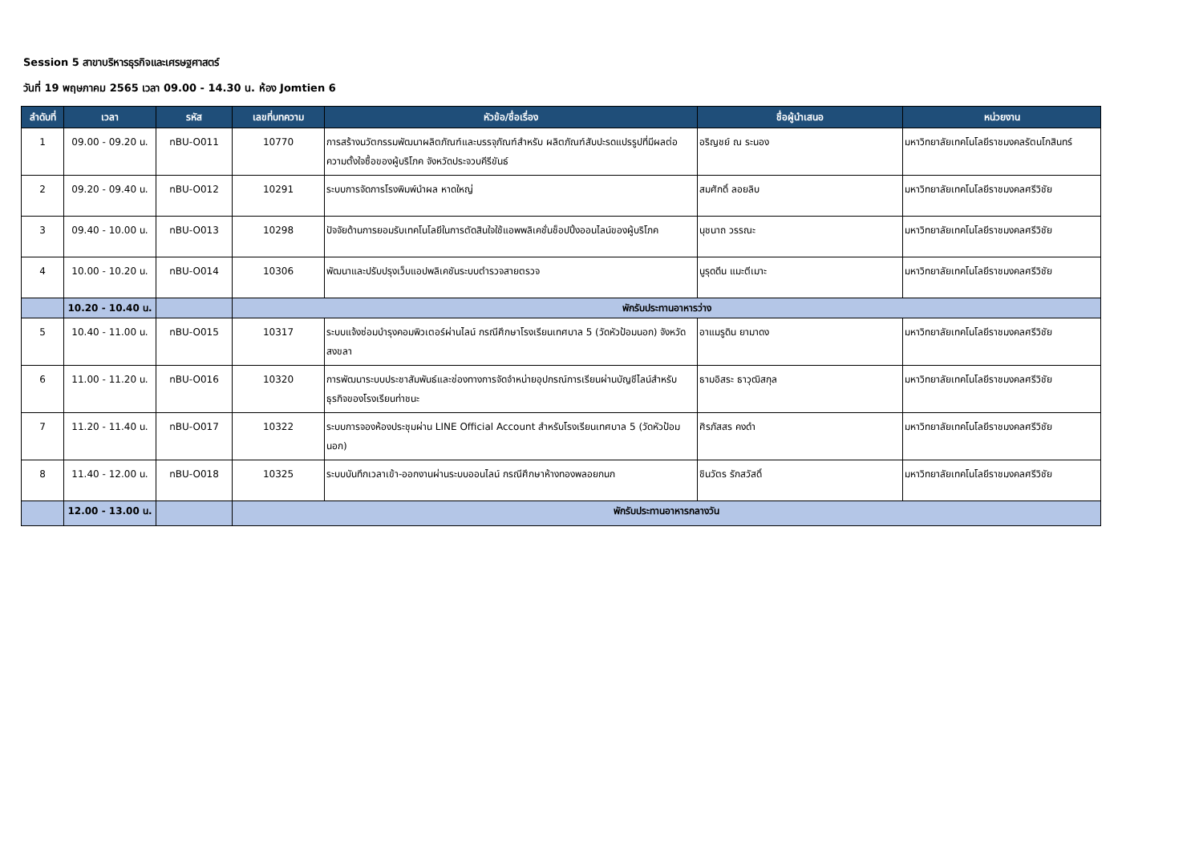Session 5 สาขาบริหารธุรกิจและเศรษฐศาสตร์
วันที่ 19 พฤษภาคม 2565 เวลา 09.00 - 14.30 น. ห้อง Jomtien 6
| ลำดับที่ | เวลา | รหัส | เลขที่บทความ | หัวข้อ/ชื่อเรื่อง | ชื่อผู้นำเสนอ | หน่วยงาน |
| --- | --- | --- | --- | --- | --- | --- |
| 1 | 09.00 - 09.20 น. | nBU-O011 | 10770 | การสร้างนวัตกรรมพัฒนาผลิตภัณฑ์และบรรจุภัณฑ์สำหรับ ผลิตภัณฑ์สับปะรดแปรรูปที่มีผลต่อความตั้งใจซื้อของผู้บริโภค จังหวัดประจวบคีรีขันธ์ | อริญชย์ ณ ระนอง | มหาวิทยาลัยเทคโนโลยีราชมงคลรัตนโกสินทร์ |
| 2 | 09.20 - 09.40 น. | nBU-O012 | 10291 | ระบบการจัดการโรงพิมพ์นำผล หาดใหญ่ | สมศักดิ์ ลอยลิบ | มหาวิทยาลัยเทคโนโลยีราชมงคลศรีวิชัย |
| 3 | 09.40 - 10.00 น. | nBU-O013 | 10298 | ปัจจัยด้านการยอมรับเทคโนโลยีในการตัดสินใจใช้แอพพลิเคชั่นช็อปปิ้งออนไลน์ของผู้บริโภค | นุชนาถ วรรณะ | มหาวิทยาลัยเทคโนโลยีราชมงคลศรีวิชัย |
| 4 | 10.00 - 10.20 น. | nBU-O014 | 10306 | พัฒนาและปรับปรุงเว็บแอปพลิเคชันระบบตำรวจสายตรวจ | นูรุดดีน แมะตีเมาะ | มหาวิทยาลัยเทคโนโลยีราชมงคลศรีวิชัย |
| | 10.20 - 10.40 น. | | พักรับประทานอาหารว่าง | | | |
| 5 | 10.40 - 11.00 น. | nBU-O015 | 10317 | ระบบแจ้งซ่อมบำรุงคอมพิวเตอร์ผ่านไลน์ กรณีศึกษาโรงเรียนเทศบาล 5 (วัดหัวป้อมนอก) จังหวัดสงขลา | อาแมรูดิน ยามาดง | มหาวิทยาลัยเทคโนโลยีราชมงคลศรีวิชัย |
| 6 | 11.00 - 11.20 น. | nBU-O016 | 10320 | การพัฒนาระบบประชาสัมพันธ์และช่องทางการจัดจำหน่ายอุปกรณ์การเรียนผ่านบัญชีไลน์สำหรับธุรกิจของโรงเรียนท่าชนะ | ธามอิสระ ธาวุฒิสกุล | มหาวิทยาลัยเทคโนโลยีราชมงคลศรีวิชัย |
| 7 | 11.20 - 11.40 น. | nBU-O017 | 10322 | ระบบการจองห้องประชุมผ่าน LINE Official Account สำหรับโรงเรียนเทศบาล 5 (วัดหัวป้อมนอก) | ศิรภัสสร คงดำ | มหาวิทยาลัยเทคโนโลยีราชมงคลศรีวิชัย |
| 8 | 11.40 - 12.00 น. | nBU-O018 | 10325 | ระบบบันทึกเวลาเข้า-ออกงานผ่านระบบออนไลน์ กรณีศึกษาห้างทองพลอยกนก | ชินวัตร รักสวัสดิ์ | มหาวิทยาลัยเทคโนโลยีราชมงคลศรีวิชัย |
| | 12.00 - 13.00 น. | | พักรับประทานอาหารกลางวัน | | | |